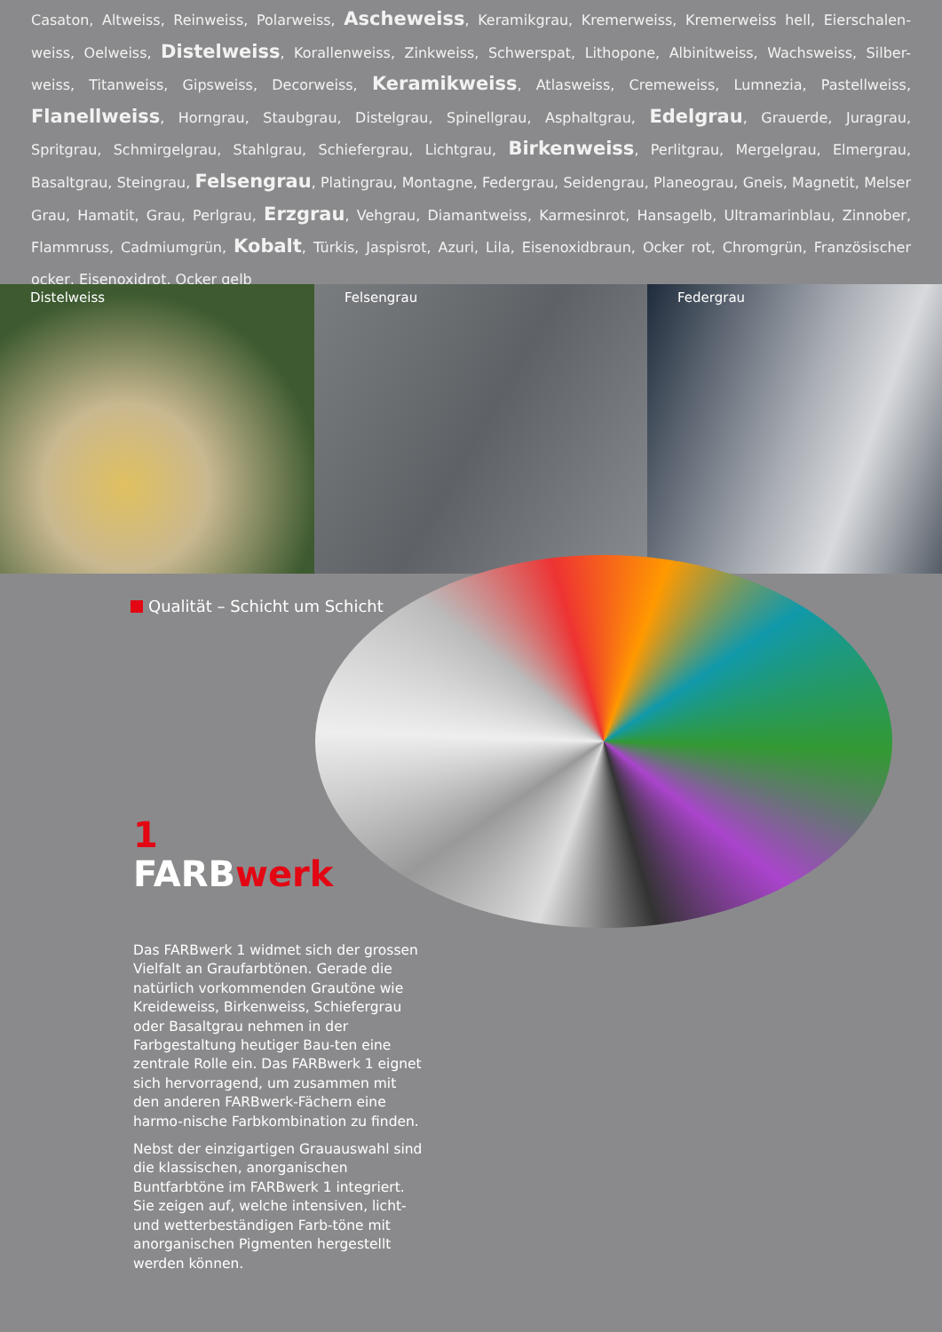Casaton, Altweiss, Reinweiss, Polarweiss, Ascheweiss, Keramikgrau, Kremerweiss, Kremerweiss hell, Eierschalen-weiss, Oelweiss, Distelweiss, Korallenweiss, Zinkweiss, Schwerspat, Lithopone, Albinitweiss, Wachsweiss, Silber-weiss, Titanweiss, Gipsweiss, Decorweiss, Keramikweiss, Atlasweiss, Cremeweiss, Lumnezia, Pastellweiss, Flanellweiss, Horngrau, Staubgrau, Distelgrau, Spinellgrau, Asphaltgrau, Edelgrau, Grauerde, Juragrau, Spritgrau, Schmirgelgrau, Stahlgrau, Schiefergrau, Lichtgrau, Birkenweiss, Perlitgrau, Mergelgrau, Elmergrau, Basaltgrau, Steingrau, Felsengrau, Platingrau, Montagne, Federgrau, Seidengrau, Planeograu, Gneis, Magnetit, Melser Grau, Hamatit, Grau, Perlgrau, Erzgrau, Vehgrau, Diamantweiss, Karmesinrot, Hansagelb, Ultramarinblau, Zinnober, Flammruss, Cadmiumgrün, Kobalt, Türkis, Jaspisrot, Azuri, Lila, Eisenoxidbraun, Ocker rot, Chromgrün, Französischer ocker, Eisenoxidrot, Ocker gelb
Distelweiss Felsengrau Federgrau
Qualität – Schicht um Schicht
1
FARBwerk
Das FARBwerk 1 widmet sich der grossen Vielfalt an Graufarbtönen. Gerade die natürlich vorkommenden Grautöne wie Kreideweiss, Birkenweiss, Schiefergrau oder Basaltgrau nehmen in der Farbgestaltung heutiger Bau-ten eine zentrale Rolle ein. Das FARBwerk 1 eignet sich hervorragend, um zusammen mit den anderen FARBwerk-Fächern eine harmo-nische Farbkombination zu finden.
Nebst der einzigartigen Grauauswahl sind die klassischen, anorganischen Buntfarbtöne im FARBwerk 1 integriert. Sie zeigen auf, welche intensiven, licht- und wetterbeständigen Farb-töne mit anorganischen Pigmenten hergestellt werden können.